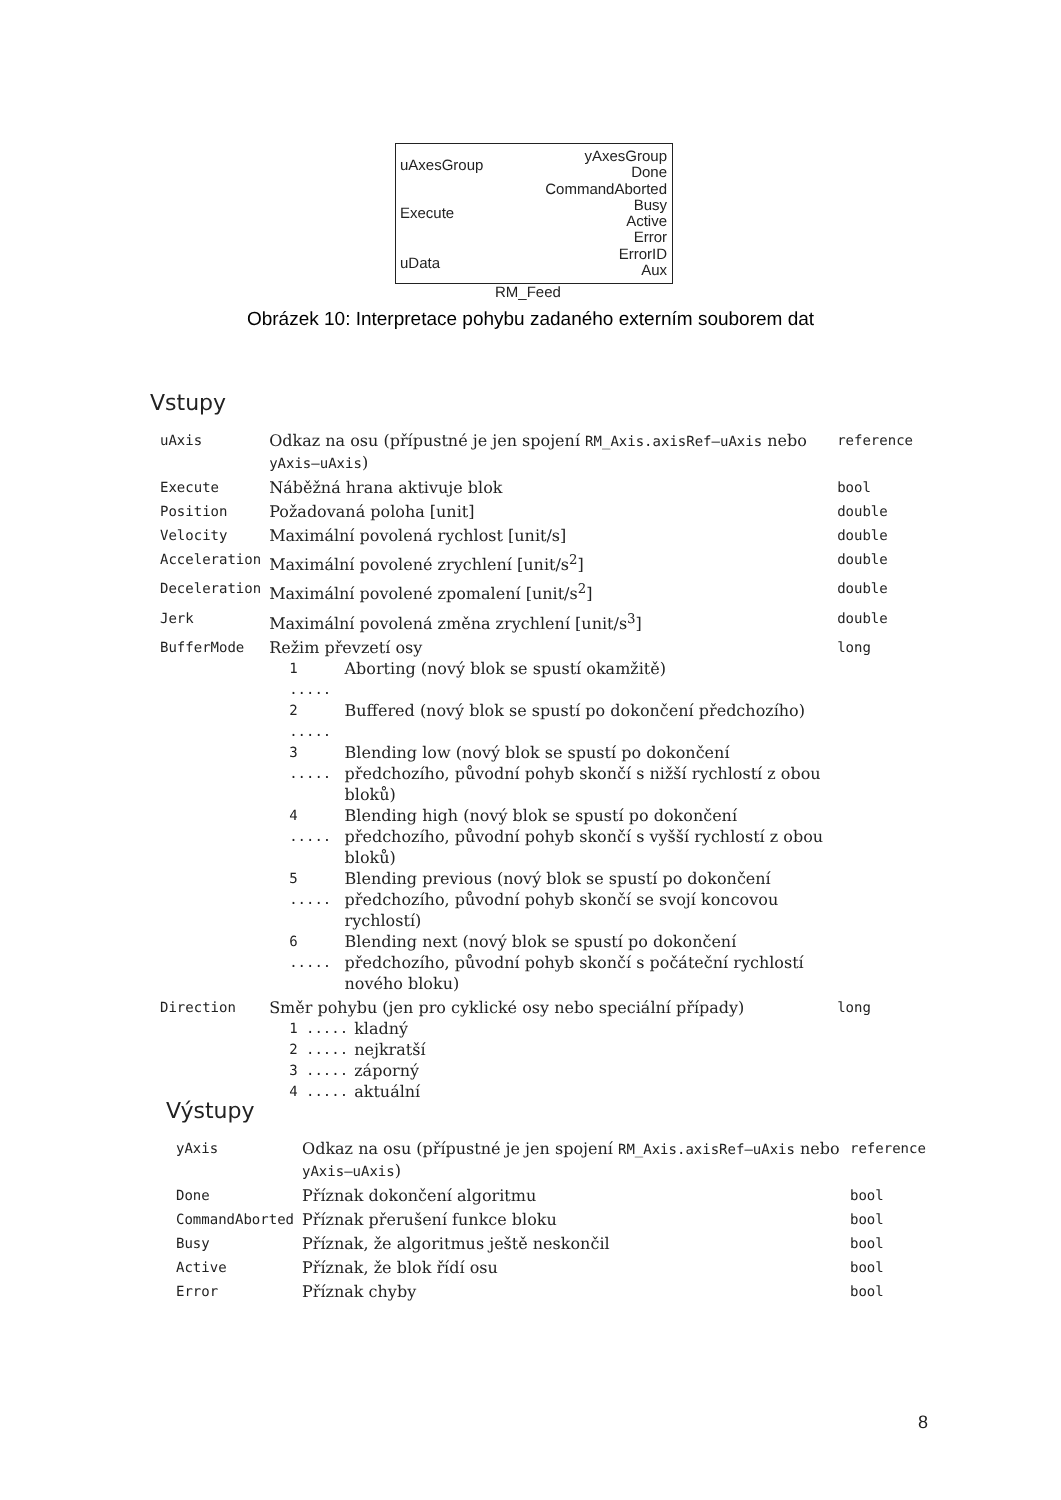uAxesGroup
Execute
uData
yAxesGroup
Done
CommandAborted
Busy
Active
Error
ErrorID
Aux
RM_Feed
Obrázek 10: Interpretace pohybu zadaného externím souborem dat
Vstupy
| uAxis | Odkaz na osu (přípustné je jen spojení RM_Axis.axisRef–uAxis nebo yAxis–uAxis ) | reference |
| Execute | Náběžná hrana aktivuje blok | bool |
| Position | Požadovaná poloha [unit] | double |
| Velocity | Maximální povolená rychlost [unit/s] | double |
| Acceleration | Maximální povolené zrychlení [unit/s<sup>2</sup>] | double |
| Deceleration | Maximální povolené zpomalení [unit/s<sup>2</sup>] | double |
| Jerk | Maximální povolená změna zrychlení [unit/s<sup>3</sup>] | double |
| BufferMode | Režim převzetí osy / 1 ..... / Aborting (nový blok se spustí okamžitě) / / 2 ..... / Buffered (nový blok se spustí po dokončení předchozího) / / 3 ..... / Blending low (nový blok se spustí po dokončení předchozího, původní pohyb skončí s nižší rychlostí z obou bloků) / / 4 ..... / Blending high (nový blok se spustí po dokončení předchozího, původní pohyb skončí s vyšší rychlostí z obou bloků) / / 5 ..... / Blending previous (nový blok se spustí po dokončení předchozího, původní pohyb skončí se svojí koncovou rychlostí) / / 6 ..... / Blending next (nový blok se spustí po dokončení předchozího, původní pohyb skončí s počáteční rychlostí nového bloku) / | long |
| Direction | Směr pohybu (jen pro cyklické osy nebo speciální případy) / 1 ..... / kladný / / 2 ..... / nejkratší / / 3 ..... / záporný / / 4 ..... / aktuální / | long |
Výstupy
| yAxis | Odkaz na osu (přípustné je jen spojení RM_Axis.axisRef–uAxis nebo yAxis–uAxis ) | reference |
| Done | Příznak dokončení algoritmu | bool |
| CommandAborted | Příznak přerušení funkce bloku | bool |
| Busy | Příznak, že algoritmus ještě neskončil | bool |
| Active | Příznak, že blok řídí osu | bool |
| Error | Příznak chyby | bool |
8